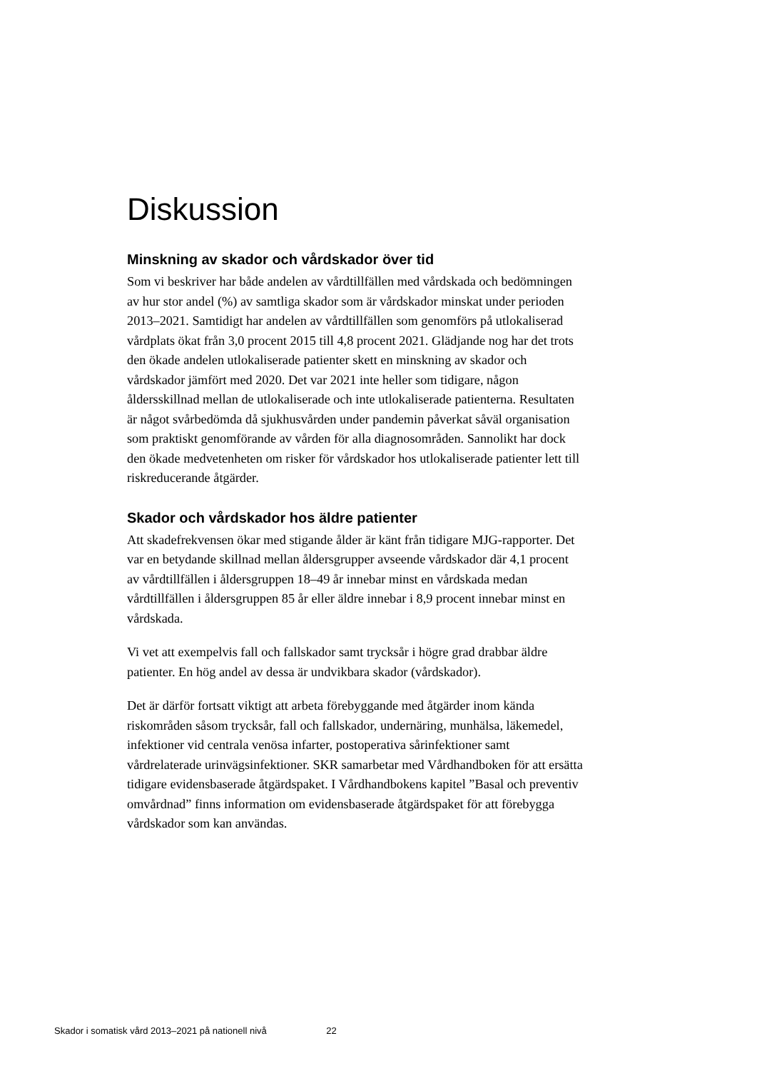Diskussion
Minskning av skador och vårdskador över tid
Som vi beskriver har både andelen av vårdtillfällen med vårdskada och bedömningen av hur stor andel (%) av samtliga skador som är vårdskador minskat under perioden 2013–2021. Samtidigt har andelen av vårdtillfällen som genomförs på utlokaliserad vårdplats ökat från 3,0 procent 2015 till 4,8 procent 2021. Glädjande nog har det trots den ökade andelen utlokaliserade patienter skett en minskning av skador och vårdskador jämfört med 2020. Det var 2021 inte heller som tidigare, någon åldersskillnad mellan de utlokaliserade och inte utlokaliserade patienterna. Resultaten är något svårbedömda då sjukhusvården under pandemin påverkat såväl organisation som praktiskt genomförande av vården för alla diagnosområden. Sannolikt har dock den ökade medvetenheten om risker för vårdskador hos utlokaliserade patienter lett till riskreducerande åtgärder.
Skador och vårdskador hos äldre patienter
Att skadefrekvensen ökar med stigande ålder är känt från tidigare MJG-rapporter. Det var en betydande skillnad mellan åldersgrupper avseende vårdskador där 4,1 procent av vårdtillfällen i åldersgruppen 18–49 år innebar minst en vårdskada medan vårdtillfällen i åldersgruppen 85 år eller äldre innebar i 8,9 procent innebar minst en vårdskada.
Vi vet att exempelvis fall och fallskador samt trycksår i högre grad drabbar äldre patienter. En hög andel av dessa är undvikbara skador (vårdskador).
Det är därför fortsatt viktigt att arbeta förebyggande med åtgärder inom kända riskområden såsom trycksår, fall och fallskador, undernäring, munhälsa, läkemedel, infektioner vid centrala venösa infarter, postoperativa sårinfektioner samt vårdrelaterade urinvägsinfektioner. SKR samarbetar med Vårdhandboken för att ersätta tidigare evidensbaserade åtgärdspaket. I Vårdhandbokens kapitel ”Basal och preventiv omvårdnad” finns information om evidensbaserade åtgärdspaket för att förebygga vårdskador som kan användas.
Skador i somatisk vård 2013–2021 på nationell nivå 22